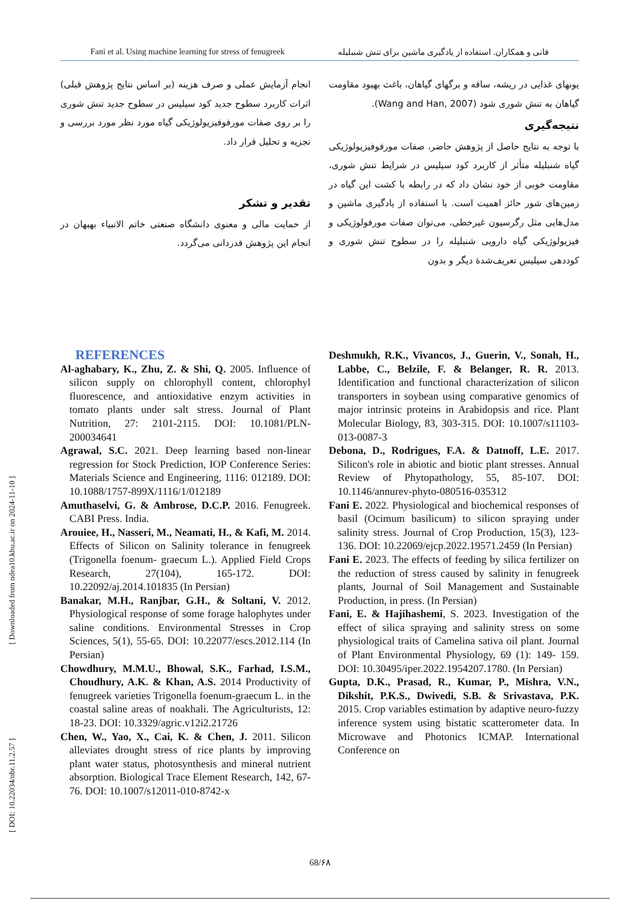Fani et al. Using machine learning for stress of fenugreek فانی و همکاران. استفاده از یادگیری ماشین برای تنش شنبلیله
یونهای غذایی در ریشه، ساقه و برگهای گیاهان، باغث بهبود مقاومت گیاهان به تنش شوری شود (Wang and Han, 2007).
نتیجه‌گیری
با توجه به نتایج حاصل از پژوهش حاضر، صفات مورفوفیزیولوژیکی گیاه شنبلیله متأثر از کاربرد کود سیلیس در شرایط تنش شوری، مقاومت خوبی از خود نشان داد که در رابطه با کشت این گیاه در زمین‌های شور حائز اهمیت است. با استفاده از یادگیری ماشین و مدل‌هایی مثل رگرسیون غیرخطی، می‌توان صفات مورفولوژیکی و فیزیولوژیکی گیاه دارویی شنبلیله را در سطوح تنش شوری و کوددهی سیلیس تعریف‌شدهٔ دیگر و بدون
انجام آزمایش عملی و صرف هزینه (بر اساس نتایج پژوهش قبلی) اثرات کاربرد سطوح جدید کود سیلیس در سطوح جدید تنش شوری را بر روی صفات مورفوفیزیولوژیکی گیاه مورد نظر مورد بررسی و تجزیه و تحلیل قرار داد.
تقدیر و تشکر
از حمایت مالی و معنوی دانشگاه صنعتی خاتم الانبیاء بهبهان در انجام این پژوهش قدردانی می‌گردد.
REFERENCES
Al-aghabary, K., Zhu, Z. & Shi, Q. 2005. Influence of silicon supply on chlorophyll content, chlorophyl fluorescence, and antioxidative enzym activities in tomato plants under salt stress. Journal of Plant Nutrition, 27: 2101-2115. DOI: 10.1081/PLN-200034641
Agrawal, S.C. 2021. Deep learning based non-linear regression for Stock Prediction, IOP Conference Series: Materials Science and Engineering, 1116: 012189. DOI: 10.1088/1757-899X/1116/1/012189
Amuthaselvi, G. & Ambrose, D.C.P. 2016. Fenugreek. CABI Press. India.
Arouiee, H., Nasseri, M., Neamati, H., & Kafi, M. 2014. Effects of Silicon on Salinity tolerance in fenugreek (Trigonella foenum- graecum L.). Applied Field Crops Research, 27(104), 165-172. DOI: 10.22092/aj.2014.101835 (In Persian)
Banakar, M.H., Ranjbar, G.H., & Soltani, V. 2012. Physiological response of some forage halophytes under saline conditions. Environmental Stresses in Crop Sciences, 5(1), 55-65. DOI: 10.22077/escs.2012.114 (In Persian)
Chowdhury, M.M.U., Bhowal, S.K., Farhad, I.S.M., Choudhury, A.K. & Khan, A.S. 2014 Productivity of fenugreek varieties Trigonella foenum-graecum L. in the coastal saline areas of noakhali. The Agriculturists, 12: 18-23. DOI: 10.3329/agric.v12i2.21726
Chen, W., Yao, X., Cai, K. & Chen, J. 2011. Silicon alleviates drought stress of rice plants by improving plant water status, photosynthesis and mineral nutrient absorption. Biological Trace Element Research, 142, 67-76. DOI: 10.1007/s12011-010-8742-x
Deshmukh, R.K., Vivancos, J., Guerin, V., Sonah, H., Labbe, C., Belzile, F. & Belanger, R. R. 2013. Identification and functional characterization of silicon transporters in soybean using comparative genomics of major intrinsic proteins in Arabidopsis and rice. Plant Molecular Biology, 83, 303-315. DOI: 10.1007/s11103-013-0087-3
Debona, D., Rodrigues, F.A. & Datnoff, L.E. 2017. Silicon's role in abiotic and biotic plant stresses. Annual Review of Phytopathology, 55, 85-107. DOI: 10.1146/annurev-phyto-080516-035312
Fani E. 2022. Physiological and biochemical responses of basil (Ocimum basilicum) to silicon spraying under salinity stress. Journal of Crop Production, 15(3), 123-136. DOI: 10.22069/ejcp.2022.19571.2459 (In Persian)
Fani E. 2023. The effects of feeding by silica fertilizer on the reduction of stress caused by salinity in fenugreek plants, Journal of Soil Management and Sustainable Production, in press. (In Persian)
Fani, E. & Hajihashemi, S. 2023. Investigation of the effect of silica spraying and salinity stress on some physiological traits of Camelina sativa oil plant. Journal of Plant Environmental Physiology, 69 (1): 149- 159. DOI: 10.30495/iper.2022.1954207.1780. (In Persian)
Gupta, D.K., Prasad, R., Kumar, P., Mishra, V.N., Dikshit, P.K.S., Dwivedi, S.B. & Srivastava, P.K. 2015. Crop variables estimation by adaptive neuro-fuzzy inference system using bistatic scatterometer data. In Microwave and Photonics ICMAP. International Conference on
[ Downloaded from ndea10.khu.ac.ir on 2024-11-10 ]
[ DOI: 10.22034/nbr.11.2.57 ]
68/۶۸